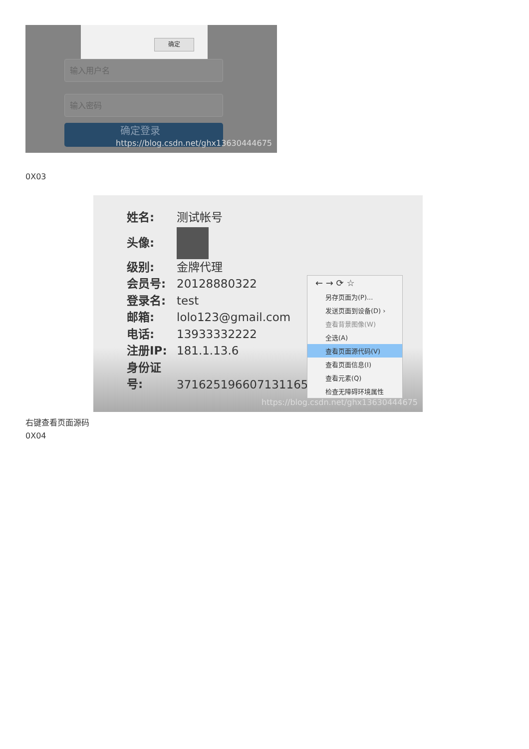确定
输入用户名
输入密码
确定登录
https://blog.csdn.net/ghx13630444675
0X03
姓名: 测试帐号
头像:
级别: 金牌代理
会员号: 20128880322
登录名: test
邮箱: lolo123@gmail.com
电话: 13933332222
注册IP: 181.1.13.6
身份证号: 371625196607131165
← → ⟳ ☆
另存页面为(P)...
发送页面到设备(D) ›
查看背景图像(W)
全选(A)
查看页面源代码(V)
查看页面信息(I)
查看元素(Q)
检查无障碍环境属性
https://blog.csdn.net/ghx13630444675
右键查看页面源码
0X04